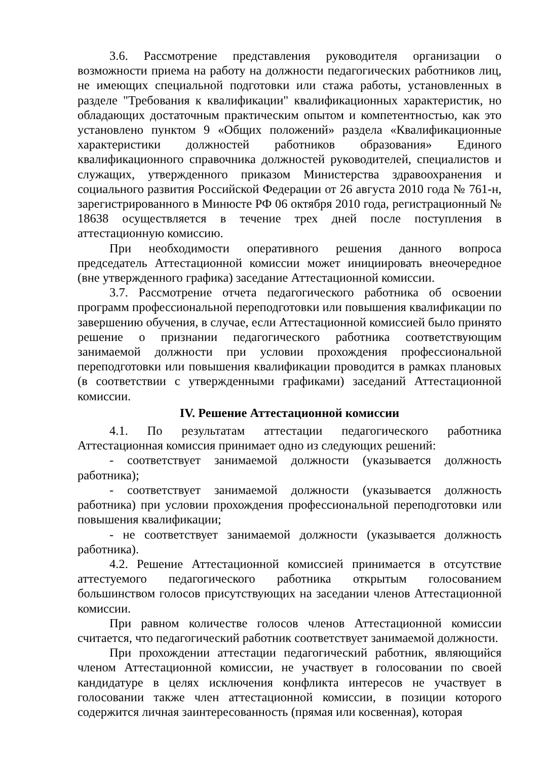3.6. Рассмотрение представления руководителя организации о возможности приема на работу на должности педагогических работников лиц, не имеющих специальной подготовки или стажа работы, установленных в разделе "Требования к квалификации" квалификационных характеристик, но обладающих достаточным практическим опытом и компетентностью, как это установлено пунктом 9 «Общих положений» раздела «Квалификационные характеристики должностей работников образования» Единого квалификационного справочника должностей руководителей, специалистов и служащих, утвержденного приказом Министерства здравоохранения и социального развития Российской Федерации от 26 августа 2010 года № 761-н, зарегистрированного в Минюсте РФ 06 октября 2010 года, регистрационный № 18638 осуществляется в течение трех дней после поступления в аттестационную комиссию.
При необходимости оперативного решения данного вопроса председатель Аттестационной комиссии может инициировать внеочередное (вне утвержденного графика) заседание Аттестационной комиссии.
3.7. Рассмотрение отчета педагогического работника об освоении программ профессиональной переподготовки или повышения квалификации по завершению обучения, в случае, если Аттестационной комиссией было принято решение о признании педагогического работника соответствующим занимаемой должности при условии прохождения профессиональной переподготовки или повышения квалификации проводится в рамках плановых (в соответствии с утвержденными графиками) заседаний Аттестационной комиссии.
IV. Решение Аттестационной комиссии
4.1. По результатам аттестации педагогического работника Аттестационная комиссия принимает одно из следующих решений:
- соответствует занимаемой должности (указывается должность работника);
- соответствует занимаемой должности (указывается должность работника) при условии прохождения профессиональной переподготовки или повышения квалификации;
- не соответствует занимаемой должности (указывается должность работника).
4.2. Решение Аттестационной комиссией принимается в отсутствие аттестуемого педагогического работника открытым голосованием большинством голосов присутствующих на заседании членов Аттестационной комиссии.
При равном количестве голосов членов Аттестационной комиссии считается, что педагогический работник соответствует занимаемой должности.
При прохождении аттестации педагогический работник, являющийся членом Аттестационной комиссии, не участвует в голосовании по своей кандидатуре в целях исключения конфликта интересов не участвует в голосовании также член аттестационной комиссии, в позиции которого содержится личная заинтересованность (прямая или косвенная), которая